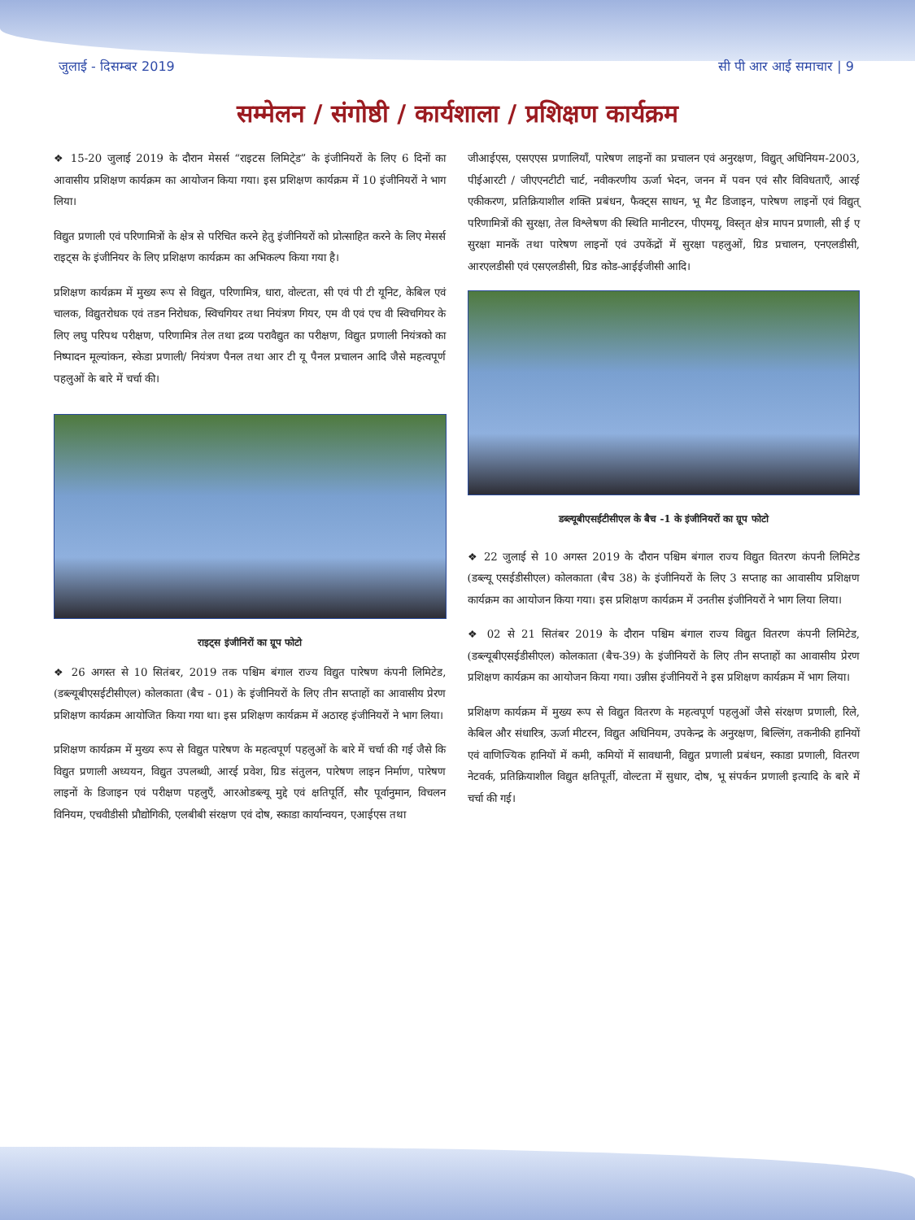जुलाई - दिसम्बर 2019 सी पी आर आई समाचार | 9
सम्मेलन / संगोष्ठी / कार्यशाला / प्रशिक्षण कार्यक्रम
❖ 15-20 जुलाई 2019 के दौरान मेसर्स “राइटस लिमिटे्ड” के इंजीनियरों के लिए 6 दिनों का आवासीय प्रशिक्षण कार्यक्रम का आयोजन किया गया। इस प्रशिक्षण कार्यक्रम में 10 इंजीनियरों ने भाग लिया।
विद्युत प्रणाली एवं परिणामित्रों के क्षेत्र से परिचित करने हेतु इंजीनियरों को प्रोत्साहित करने के लिए मेसर्स राइट्स के इंजीनियर के लिए प्रशिक्षण कार्यक्रम का अभिकल्प किया गया है।
प्रशिक्षण कार्यक्रम में मुख्य रूप से विद्युत, परिणामित्र, धारा, वोल्टता, सी एवं पी टी यूनिट, केबिल एवं चालक, विद्युतरोधक एवं तडन निरोधक, स्विचगियर तथा नियंत्रण गियर, एम वी एवं एच वी स्विचगियर के लिए लघु परिपथ परीक्षण, परिणामित्र तेल तथा द्रव्य परावैद्युत का परीक्षण, विद्युत प्रणाली नियंत्रको का निष्पादन मूल्यांकन, स्केडा प्रणाली/ नियंत्रण पैनल तथा आर टी यू पैनल प्रचालन आदि जैसे महत्वपूर्ण पहलुओं के बारे में चर्चा की।
राइट्स इंजीनिरों का ग्रूप फोटो
❖ 26 अगस्त से 10 सितंबर, 2019 तक पश्चिम बंगाल राज्य विद्युत पारेषण कंपनी लिमिटेड, (डब्ल्यूबीएसईटीसीएल) कोलकाता (बैच - 01) के इंजीनियरों के लिए तीन सप्ताहों का आवासीय प्रेरण प्रशिक्षण कार्यक्रम आयोजित किया गया था। इस प्रशिक्षण कार्यक्रम में अठारह इंजीनियरों ने भाग लिया।
प्रशिक्षण कार्यक्रम में मुख्य रूप से विद्युत पारेषण के महत्वपूर्ण पहलुओं के बारे में चर्चा की गई जैसे कि विद्युत प्रणाली अध्ययन, विद्युत उपलब्धी, आरई प्रवेश, ग्रिड संतुलन, पारेषण लाइन निर्माण, पारेषण लाइनों के डिजाइन एवं परीक्षण पहलुएँ, आरओडब्ल्यू मुद्दे एवं क्षतिपूर्ति, सौर पूर्वानुमान, विचलन विनियम, एचवीडीसी प्रौद्योगिकी, एलबीबी संरक्षण एवं दोष, स्काडा कार्यान्वयन, एआईएस तथा
जीआईएस, एसएएस प्रणालियाँ, पारेषण लाइनों का प्रचालन एवं अनुरक्षण, विद्युत् अधिनियम-2003, पीईआरटी / जीएएनटीटी चार्ट, नवीकरणीय ऊर्जा भेदन, जनन में पवन एवं सौर विविधताएँ, आरई एकीकरण, प्रतिक्रियाशील शक्ति प्रबंधन, फैक्ट्स साधन, भू मैट डिजाइन, पारेषण लाइनों एवं विद्युत् परिणामित्रों की सुरक्षा, तेल विश्लेषण की स्थिति मानीटरन, पीएमयू, विस्तृत क्षेत्र मापन प्रणाली, सी ई ए सुरक्षा मानकें तथा पारेषण लाइनों एवं उपकेंद्रों में सुरक्षा पहलुओं, ग्रिड प्रचालन, एनएलडीसी, आरएलडीसी एवं एसएलडीसी, ग्रिड कोड-आईईजीसी आदि।
डब्ल्यूबीएसईटीसीएल के बैच -1 के इंजीनियरों का ग्रूप फोटो
❖ 22 जुलाई से 10 अगस्त 2019 के दौरान पश्चिम बंगाल राज्य विद्युत वितरण कंपनी लिमिटेड (डब्ल्यू एसईडीसीएल) कोलकाता (बैच 38) के इंजीनियरों के लिए 3 सप्ताह का आवासीय प्रशिक्षण कार्यक्रम का आयोजन किया गया। इस प्रशिक्षण कार्यक्रम में उनतीस इंजीनियरों ने भाग लिया लिया।
❖ 02 से 21 सितंबर 2019 के दौरान पश्चिम बंगाल राज्य विद्युत वितरण कंपनी लिमिटेड, (डब्ल्यूबीएसईडीसीएल) कोलकाता (बैच-39) के इंजीनियरों के लिए तीन सप्ताहों का आवासीय प्रेरण प्रशिक्षण कार्यक्रम का आयोजन किया गया। उन्नीस इंजीनियरों ने इस प्रशिक्षण कार्यक्रम में भाग लिया।
प्रशिक्षण कार्यक्रम में मुख्य रूप से विद्युत वितरण के महत्वपूर्ण पहलुओं जैसे संरक्षण प्रणाली, रिले, केबिल और संधारित्र, ऊर्जा मीटरन, विद्युत अधिनियम, उपकेन्द्र के अनुरक्षण, बिल्लिंग, तकनीकी हानियों एवं वाणिज्यिक हानियों में कमी, कमियों में सावधानी, विद्युत प्रणाली प्रबंधन, स्काडा प्रणाली, वितरण नेटवर्क, प्रतिक्रियाशील विद्युत क्षतिपूर्ती, वोल्टता में सुधार, दोष, भू संपर्कन प्रणाली इत्यादि के बारे में चर्चा की गई।